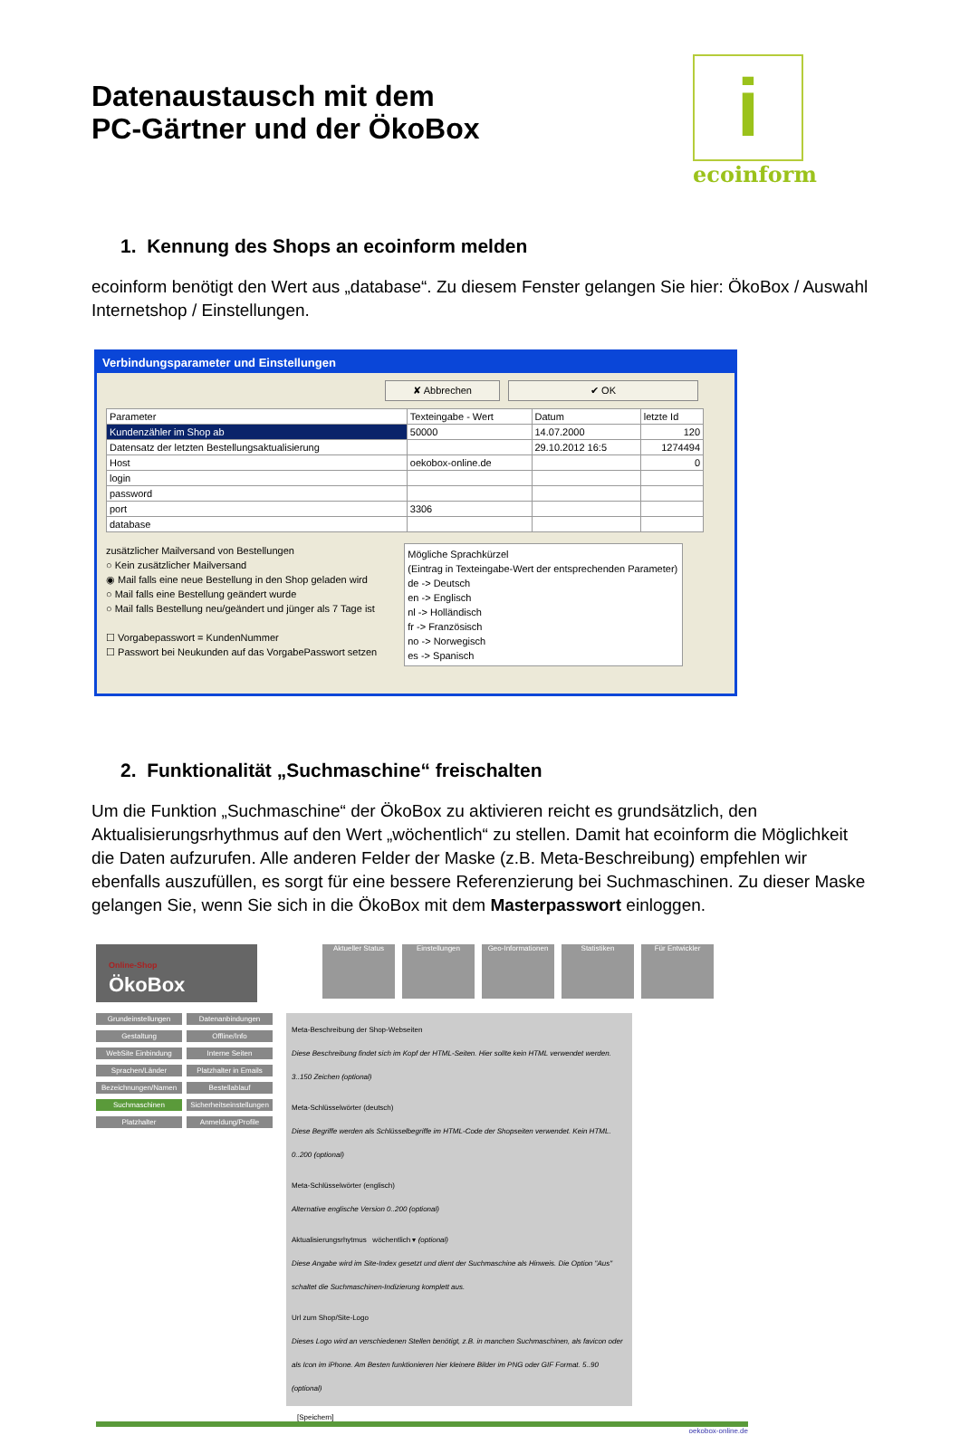i
ecoinform
Datenaustausch mit dem
PC-Gärtner und der ÖkoBox
1. Kennung des Shops an ecoinform melden
ecoinform benötigt den Wert aus „database“. Zu diesem Fenster gelangen Sie hier: ÖkoBox / Auswahl Internetshop / Einstellungen.
Verbindungsparameter und Einstellungen
✘ Abbrechen ✔ OK
| Parameter | Texteingabe - Wert | Datum | letzte Id |
| --- | --- | --- | --- |
| Kundenzähler im Shop ab | 50000 | 14.07.2000 | 120 |
| Datensatz der letzten Bestellungsaktualisierung | | 29.10.2012 16:5 | 1274494 |
| Host | oekobox-online.de | | 0 |
| login | | | |
| password | | | |
| port | 3306 | | |
| database | | | |
zusätzlicher Mailversand von Bestellungen
○ Kein zusätzlicher Mailversand
◉ Mail falls eine neue Bestellung in den Shop geladen wird
○ Mail falls eine Bestellung geändert wurde
○ Mail falls Bestellung neu/geändert und jünger als 7 Tage ist
☐ Vorgabepasswort = KundenNummer
☐ Passwort bei Neukunden auf das VorgabePasswort setzen
Mögliche Sprachkürzel
(Eintrag in Texteingabe-Wert der entsprechenden Parameter)
de -> Deutsch
en -> Englisch
nl -> Holländisch
fr -> Französisch
no -> Norwegisch
es -> Spanisch
2. Funktionalität „Suchmaschine“ freischalten
Um die Funktion „Suchmaschine“ der ÖkoBox zu aktivieren reicht es grundsätzlich, den Aktualisierungsrhythmus auf den Wert „wöchentlich“ zu stellen. Damit hat ecoinform die Möglichkeit die Daten aufzurufen. Alle anderen Felder der Maske (z.B. Meta-Beschreibung) empfehlen wir ebenfalls auszufüllen, es sorgt für eine bessere Referenzierung bei Suchmaschinen. Zu dieser Maske gelangen Sie, wenn Sie sich in die ÖkoBox mit dem Masterpasswort einloggen.
Online-Shop
ÖkoBox
Aktueller Status Einstellungen Geo-Informationen Statistiken Für Entwickler
Grundeinstellungen Datenanbindungen Gestaltung Offline/Info WebSite Einbindung Interne Seiten Sprachen/Länder Platzhalter in Emails Bezeichnungen/Namen Bestellablauf Suchmaschinen Sicherheitseinstellungen Platzhalter Anmeldung/Profile
Meta-Beschreibung der Shop-Webseiten
Diese Beschreibung findet sich im Kopf der HTML-Seiten. Hier sollte kein HTML verwendet werden.
3..150 Zeichen (optional)
Meta-Schlüsselwörter (deutsch)
Diese Begriffe werden als Schlüsselbegriffe im HTML-Code der Shopseiten verwendet. Kein HTML. 0..200 (optional)
Meta-Schlüsselwörter (englisch)
Alternative englische Version 0..200 (optional)
Aktualisierungsrhytmus wöchentlich ▾ (optional)
Diese Angabe wird im Site-Index gesetzt und dient der Suchmaschine als Hinweis. Die Option "Aus" schaltet die Suchmaschinen-Indizierung komplett aus.
Url zum Shop/Site-Logo
Dieses Logo wird an verschiedenen Stellen benötigt, z.B. in manchen Suchmaschinen, als favicon oder als Icon im iPhone. Am Besten funktionieren hier kleinere Bilder im PNG oder GIF Format. 5..90 (optional)
[Speichern]
oekobox-online.de